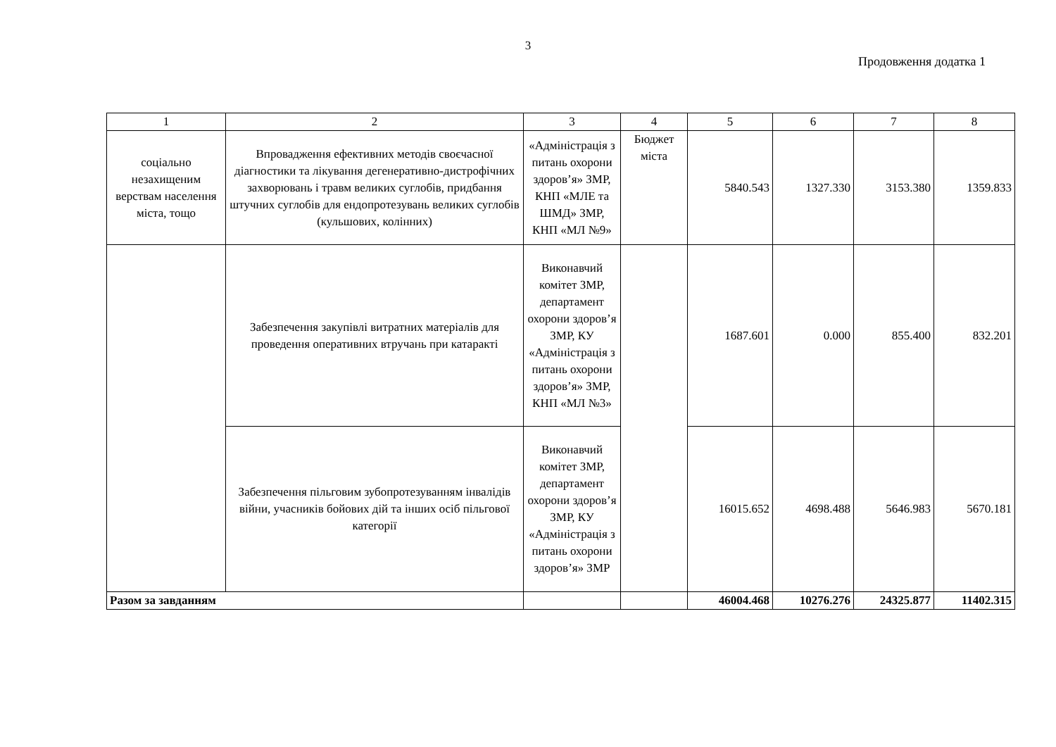3
Продовження додатка 1
| 1 | 2 | 3 | 4 | 5 | 6 | 7 | 8 |
| --- | --- | --- | --- | --- | --- | --- | --- |
| соціально незахищеним верствам населення міста, тощо | Впровадження ефективних методів своєчасної діагностики та лікування дегенеративно-дистрофічних захворювань і травм великих суглобів, придбання штучних суглобів для ендопротезувань великих суглобів (кульшових, колінних) | «Адміністрація з питань охорони здоров’я» ЗМР, КНП «МЛЕ та ШМД» ЗМР, КНП «МЛ №9» | Бюджет міста | 5840.543 | 1327.330 | 3153.380 | 1359.833 |
| | Забезпечення закупівлі витратних матеріалів для проведення оперативних втручань при катаракті | Виконавчий комітет ЗМР, департамент охорони здоров’я ЗМР, КУ «Адміністрація з питань охорони здоров’я» ЗМР, КНП «МЛ №3» | | 1687.601 | 0.000 | 855.400 | 832.201 |
| | Забезпечення пільговим зубопротезуванням інвалідів війни, учасників бойових дій та інших осіб пільгової категорії | Виконавчий комітет ЗМР, департамент охорони здоров’я ЗМР, КУ «Адміністрація з питань охорони здоров’я» ЗМР | | 16015.652 | 4698.488 | 5646.983 | 5670.181 |
| Разом за завданням | | | | 46004.468 | 10276.276 | 24325.877 | 11402.315 |